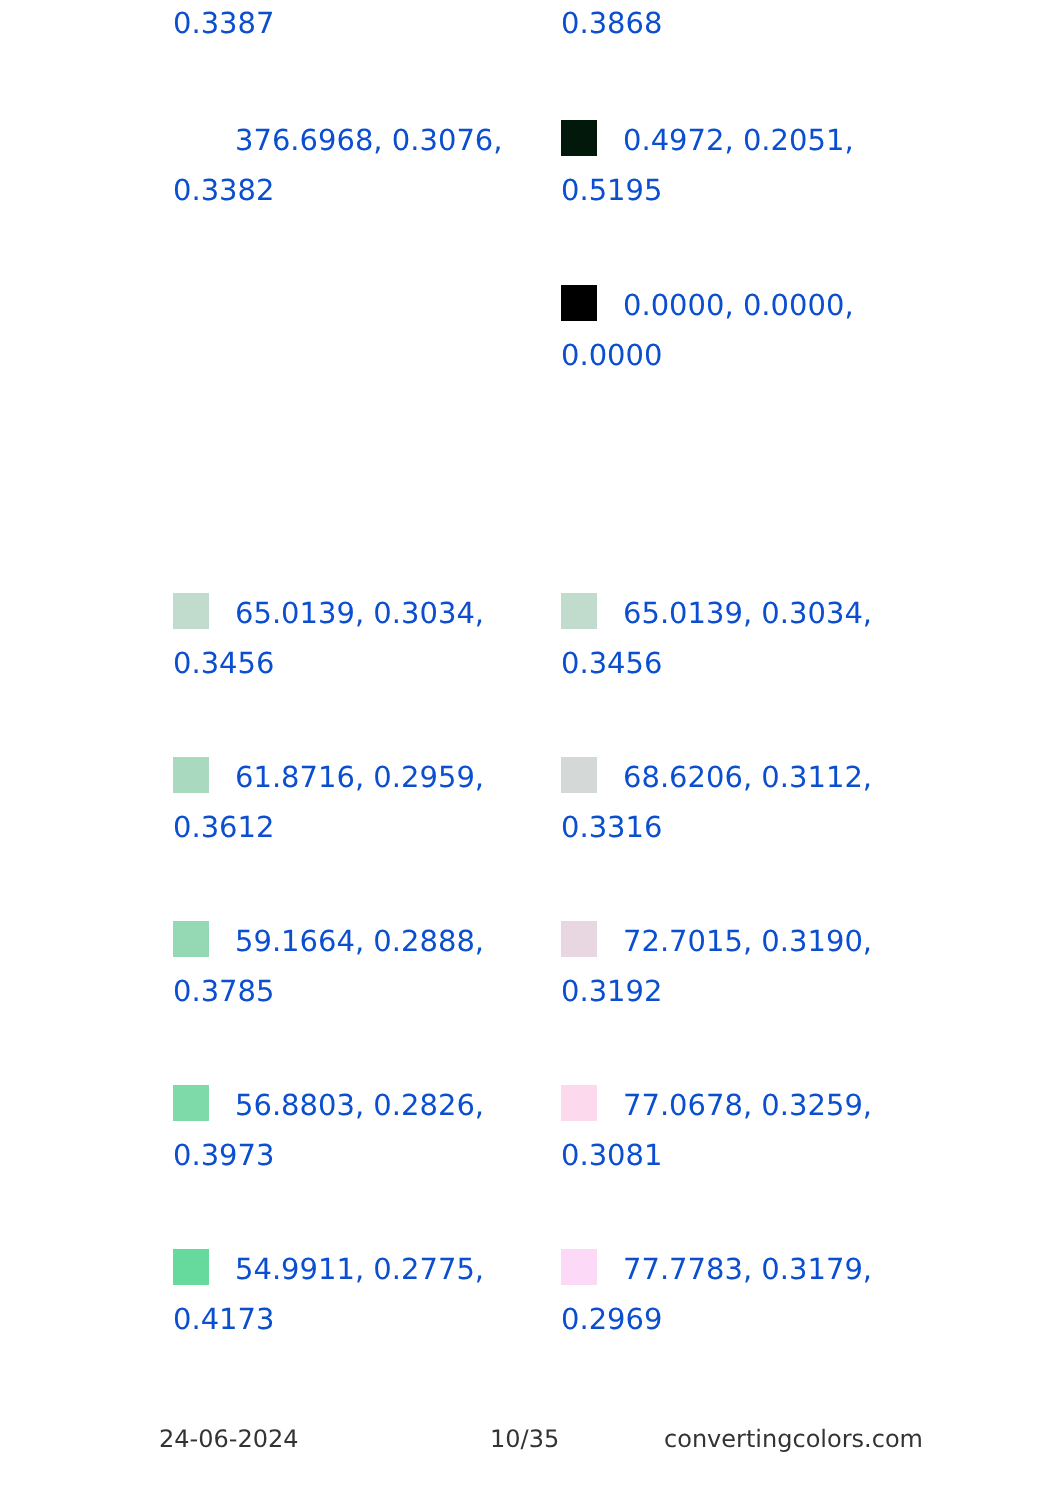0.3387 0.3868
376.6968, 0.3076, 0.3382
0.4972, 0.2051, 0.5195
0.0000, 0.0000, 0.0000
65.0139, 0.3034, 0.3456
65.0139, 0.3034, 0.3456
61.8716, 0.2959, 0.3612
68.6206, 0.3112, 0.3316
59.1664, 0.2888, 0.3785
72.7015, 0.3190, 0.3192
56.8803, 0.2826, 0.3973
77.0678, 0.3259, 0.3081
54.9911, 0.2775, 0.4173
77.7783, 0.3179, 0.2969
24-06-2024 10/35 convertingcolors.com